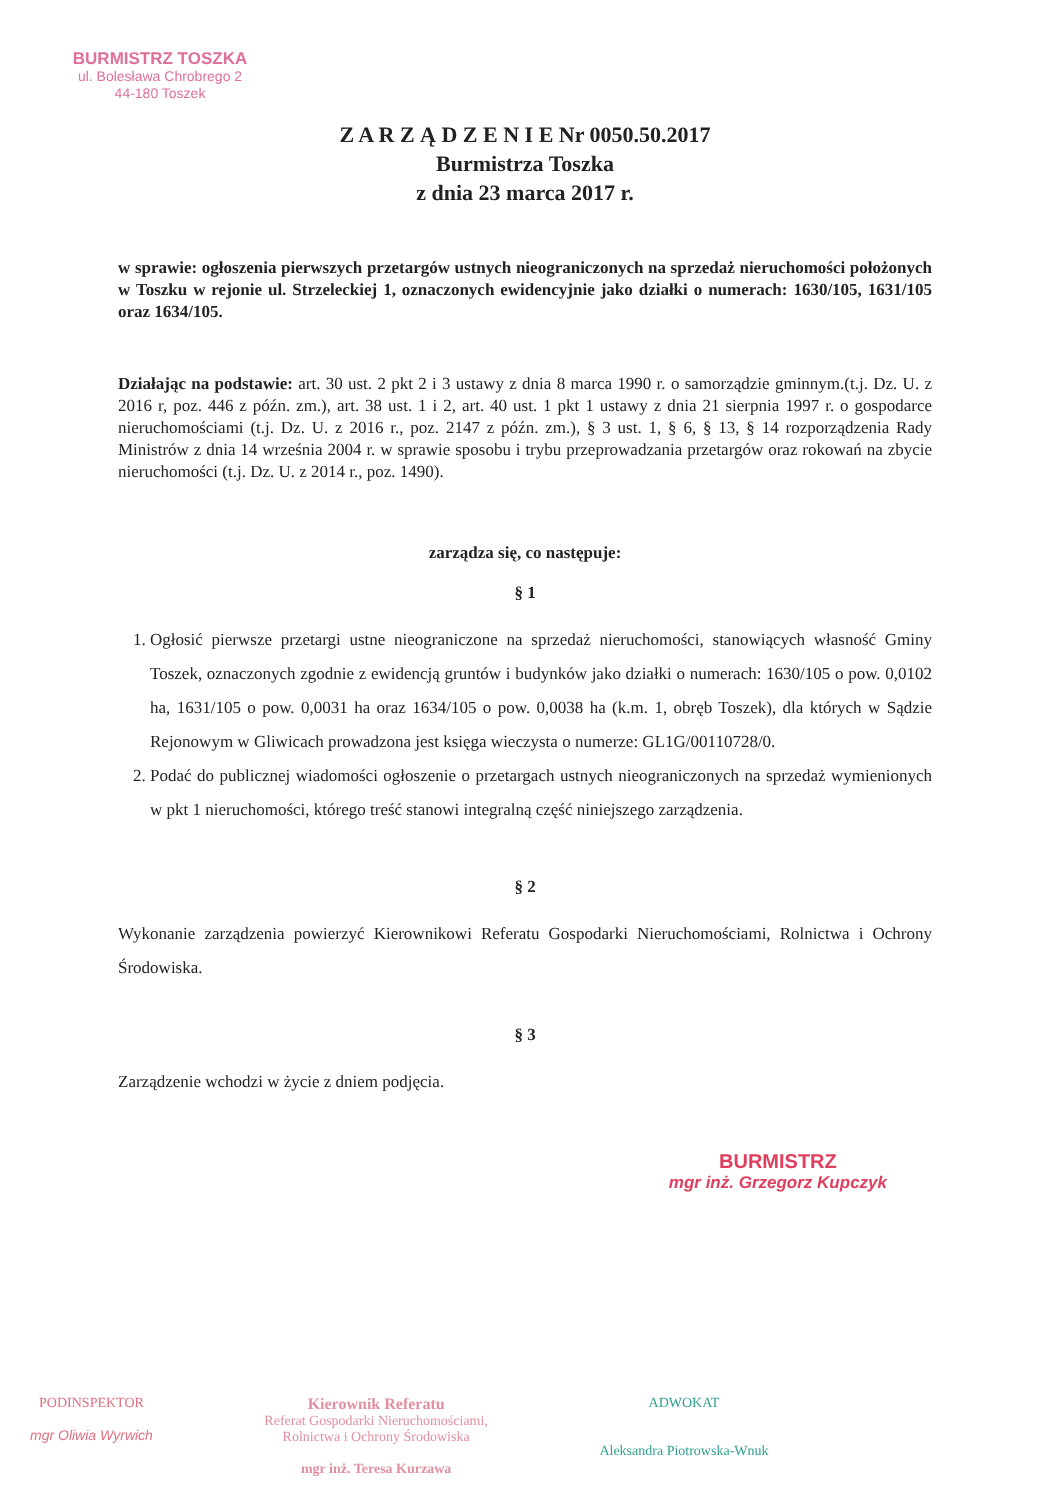BURMISTRZ TOSZKA
ul. Bolesława Chrobrego 2
44-180 Toszek
Z A R Z Ą D Z E N I E Nr 0050.50.2017
Burmistrza Toszka
z dnia 23 marca 2017 r.
w sprawie: ogłoszenia pierwszych przetargów ustnych nieograniczonych na sprzedaż nieruchomości położonych w Toszku w rejonie ul. Strzeleckiej 1, oznaczonych ewidencyjnie jako działki o numerach: 1630/105, 1631/105 oraz 1634/105.
Działając na podstawie: art. 30 ust. 2 pkt 2 i 3 ustawy z dnia 8 marca 1990 r. o samorządzie gminnym.(t.j. Dz. U. z 2016 r, poz. 446 z późn. zm.), art. 38 ust. 1 i 2, art. 40 ust. 1 pkt 1 ustawy z dnia 21 sierpnia 1997 r. o gospodarce nieruchomościami (t.j. Dz. U. z 2016 r., poz. 2147 z późn. zm.), § 3 ust. 1, § 6, § 13, § 14 rozporządzenia Rady Ministrów z dnia 14 września 2004 r. w sprawie sposobu i trybu przeprowadzania przetargów oraz rokowań na zbycie nieruchomości (t.j. Dz. U. z 2014 r., poz. 1490).
zarządza się, co następuje:
§ 1
1. Ogłosić pierwsze przetargi ustne nieograniczone na sprzedaż nieruchomości, stanowiących własność Gminy Toszek, oznaczonych zgodnie z ewidencją gruntów i budynków jako działki o numerach: 1630/105 o pow. 0,0102 ha, 1631/105 o pow. 0,0031 ha oraz 1634/105 o pow. 0,0038 ha (k.m. 1, obręb Toszek), dla których w Sądzie Rejonowym w Gliwicach prowadzona jest księga wieczysta o numerze: GL1G/00110728/0.
2. Podać do publicznej wiadomości ogłoszenie o przetargach ustnych nieograniczonych na sprzedaż wymienionych w pkt 1 nieruchomości, którego treść stanowi integralną część niniejszego zarządzenia.
§ 2
Wykonanie zarządzenia powierzyć Kierownikowi Referatu Gospodarki Nieruchomościami, Rolnictwa i Ochrony Środowiska.
§ 3
Zarządzenie wchodzi w życie z dniem podjęcia.
BURMISTRZ
mgr inż. Grzegorz Kupczyk
PODINSPEKTOR
mgr Oliwia Wyrwich
Kierownik Referatu
Referat Gospodarki Nieruchomościami,
Rolnictwa i Ochrony Środowiska
mgr inż. Teresa Kurzawa
ADWOKAT
Aleksandra Piotrowska-Wnuk